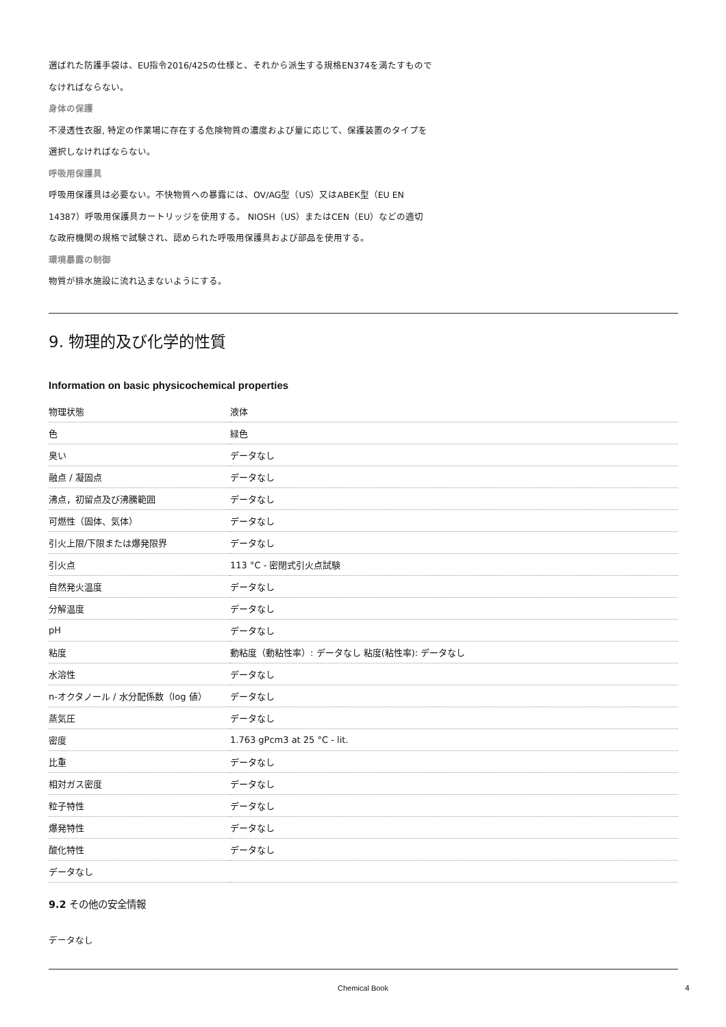選ばれた防護手袋は、EU指令2016/425の仕様と、それから派生する規格EN374を満たすもので
なければならない。
身体の保護
不浸透性衣服, 特定の作業場に存在する危険物質の濃度および量に応じて、保護装置のタイプを
選択しなければならない。
呼吸用保護具
呼吸用保護具は必要ない。不快物質への暴露には、OV/AG型（US）又はABEK型（EU EN
14387）呼吸用保護具カートリッジを使用する。 NIOSH（US）またはCEN（EU）などの適切
な政府機関の規格で試験され、認められた呼吸用保護具および部品を使用する。
環境暴露の制御
物質が排水施設に流れ込まないようにする。
9. 物理的及び化学的性質
Information on basic physicochemical properties
| 物理状態 | 液体 |
| 色 | 緑色 |
| 臭い | データなし |
| 融点 / 凝固点 | データなし |
| 沸点，初留点及び沸騰範囲 | データなし |
| 可燃性（固体、気体） | データなし |
| 引火上限/下限または爆発限界 | データなし |
| 引火点 | 113 °C - 密閉式引火点試験 |
| 自然発火温度 | データなし |
| 分解温度 | データなし |
| pH | データなし |
| 粘度 | 動粘度（動粘性率）: データなし 粘度(粘性率): データなし |
| 水溶性 | データなし |
| n-オクタノール / 水分配係数（log 値） | データなし |
| 蒸気圧 | データなし |
| 密度 | 1.763 gPcm3 at 25 °C - lit. |
| 比重 | データなし |
| 相対ガス密度 | データなし |
| 粒子特性 | データなし |
| 爆発特性 | データなし |
| 酸化特性 | データなし |
| データなし | |
9.2 その他の安全情報
データなし
Chemical Book 4